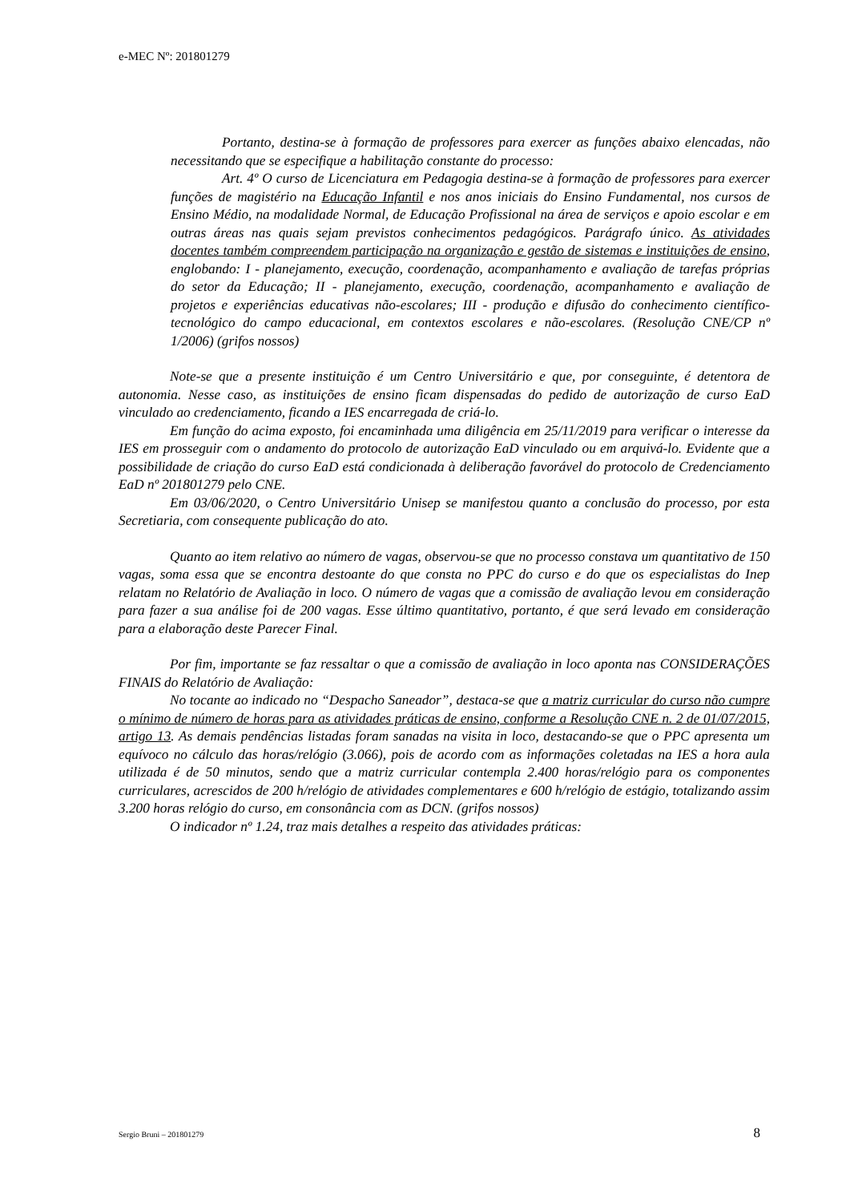e-MEC Nº: 201801279
Portanto, destina-se à formação de professores para exercer as funções abaixo elencadas, não necessitando que se especifique a habilitação constante do processo:
Art. 4º O curso de Licenciatura em Pedagogia destina-se à formação de professores para exercer funções de magistério na Educação Infantil e nos anos iniciais do Ensino Fundamental, nos cursos de Ensino Médio, na modalidade Normal, de Educação Profissional na área de serviços e apoio escolar e em outras áreas nas quais sejam previstos conhecimentos pedagógicos. Parágrafo único. As atividades docentes também compreendem participação na organização e gestão de sistemas e instituições de ensino, englobando: I - planejamento, execução, coordenação, acompanhamento e avaliação de tarefas próprias do setor da Educação; II - planejamento, execução, coordenação, acompanhamento e avaliação de projetos e experiências educativas não-escolares; III - produção e difusão do conhecimento científico-tecnológico do campo educacional, em contextos escolares e não-escolares. (Resolução CNE/CP nº 1/2006) (grifos nossos)
Note-se que a presente instituição é um Centro Universitário e que, por conseguinte, é detentora de autonomia. Nesse caso, as instituições de ensino ficam dispensadas do pedido de autorização de curso EaD vinculado ao credenciamento, ficando a IES encarregada de criá-lo.
Em função do acima exposto, foi encaminhada uma diligência em 25/11/2019 para verificar o interesse da IES em prosseguir com o andamento do protocolo de autorização EaD vinculado ou em arquivá-lo. Evidente que a possibilidade de criação do curso EaD está condicionada à deliberação favorável do protocolo de Credenciamento EaD nº 201801279 pelo CNE.
Em 03/06/2020, o Centro Universitário Unisep se manifestou quanto a conclusão do processo, por esta Secretiaria, com consequente publicação do ato.
Quanto ao item relativo ao número de vagas, observou-se que no processo constava um quantitativo de 150 vagas, soma essa que se encontra destoante do que consta no PPC do curso e do que os especialistas do Inep relatam no Relatório de Avaliação in loco. O número de vagas que a comissão de avaliação levou em consideração para fazer a sua análise foi de 200 vagas. Esse último quantitativo, portanto, é que será levado em consideração para a elaboração deste Parecer Final.
Por fim, importante se faz ressaltar o que a comissão de avaliação in loco aponta nas CONSIDERAÇÕES FINAIS do Relatório de Avaliação:
No tocante ao indicado no “Despacho Saneador”, destaca-se que a matriz curricular do curso não cumpre o mínimo de número de horas para as atividades práticas de ensino, conforme a Resolução CNE n. 2 de 01/07/2015, artigo 13. As demais pendências listadas foram sanadas na visita in loco, destacando-se que o PPC apresenta um equívoco no cálculo das horas/relógio (3.066), pois de acordo com as informações coletadas na IES a hora aula utilizada é de 50 minutos, sendo que a matriz curricular contempla 2.400 horas/relógio para os componentes curriculares, acrescidos de 200 h/relógio de atividades complementares e 600 h/relógio de estágio, totalizando assim 3.200 horas relógio do curso, em consonância com as DCN. (grifos nossos)
O indicador nº 1.24, traz mais detalhes a respeito das atividades práticas:
Sergio Bruni – 201801279 8